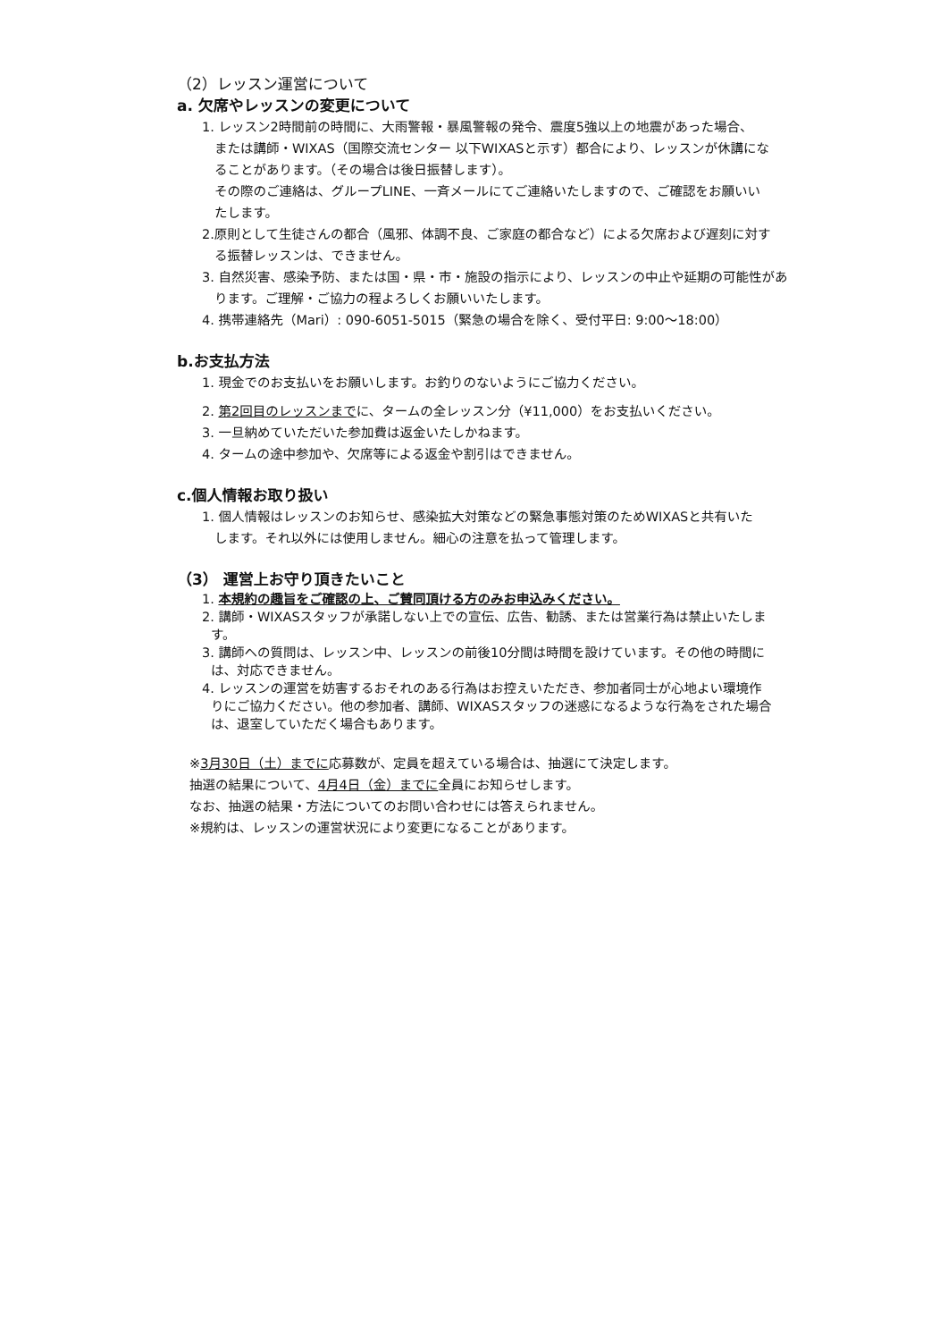（2）レッスン運営について
a. 欠席やレッスンの変更について
1. レッスン2時間前の時間に、大雨警報・暴風警報の発令、震度5強以上の地震があった場合、
または講師・WIXAS（国際交流センター 以下WIXASと示す）都合により、レッスンが休講にな
ることがあります。（その場合は後日振替します）。
その際のご連絡は、グループLINE、一斉メールにてご連絡いたしますので、ご確認をお願いい
たします。
2.原則として生徒さんの都合（風邪、体調不良、ご家庭の都合など）による欠席および遅刻に対す
る振替レッスンは、できません。
3. 自然災害、感染予防、または国・県・市・施設の指示により、レッスンの中止や延期の可能性があ
ります。ご理解・ご協力の程よろしくお願いいたします。
4. 携帯連絡先（Mari）: 090-6051-5015（緊急の場合を除く、受付平日: 9:00～18:00）
b.お支払方法
1. 現金でのお支払いをお願いします。お釣りのないようにご協力ください。
2. 第2回目のレッスンまでに、タームの全レッスン分（¥11,000）をお支払いください。
3. 一旦納めていただいた参加費は返金いたしかねます。
4. タームの途中参加や、欠席等による返金や割引はできません。
c.個人情報お取り扱い
1. 個人情報はレッスンのお知らせ、感染拡大対策などの緊急事態対策のためWIXASと共有いた
します。それ以外には使用しません。細心の注意を払って管理します。
（3） 運営上お守り頂きたいこと
1. 本規約の趣旨をご確認の上、ご賛同頂ける方のみお申込みください。
2. 講師・WIXASスタッフが承諾しない上での宣伝、広告、勧誘、または営業行為は禁止いたしま
す。
3. 講師への質問は、レッスン中、レッスンの前後10分間は時間を設けています。その他の時間に
は、対応できません。
4. レッスンの運営を妨害するおそれのある行為はお控えいただき、参加者同士が心地よい環境作
りにご協力ください。他の参加者、講師、WIXASスタッフの迷惑になるような行為をされた場合
は、退室していただく場合もあります。
※3月30日（土）までに応募数が、定員を超えている場合は、抽選にて決定します。
抽選の結果について、4月4日（金）までに全員にお知らせします。
なお、抽選の結果・方法についてのお問い合わせには答えられません。
※規約は、レッスンの運営状況により変更になることがあります。